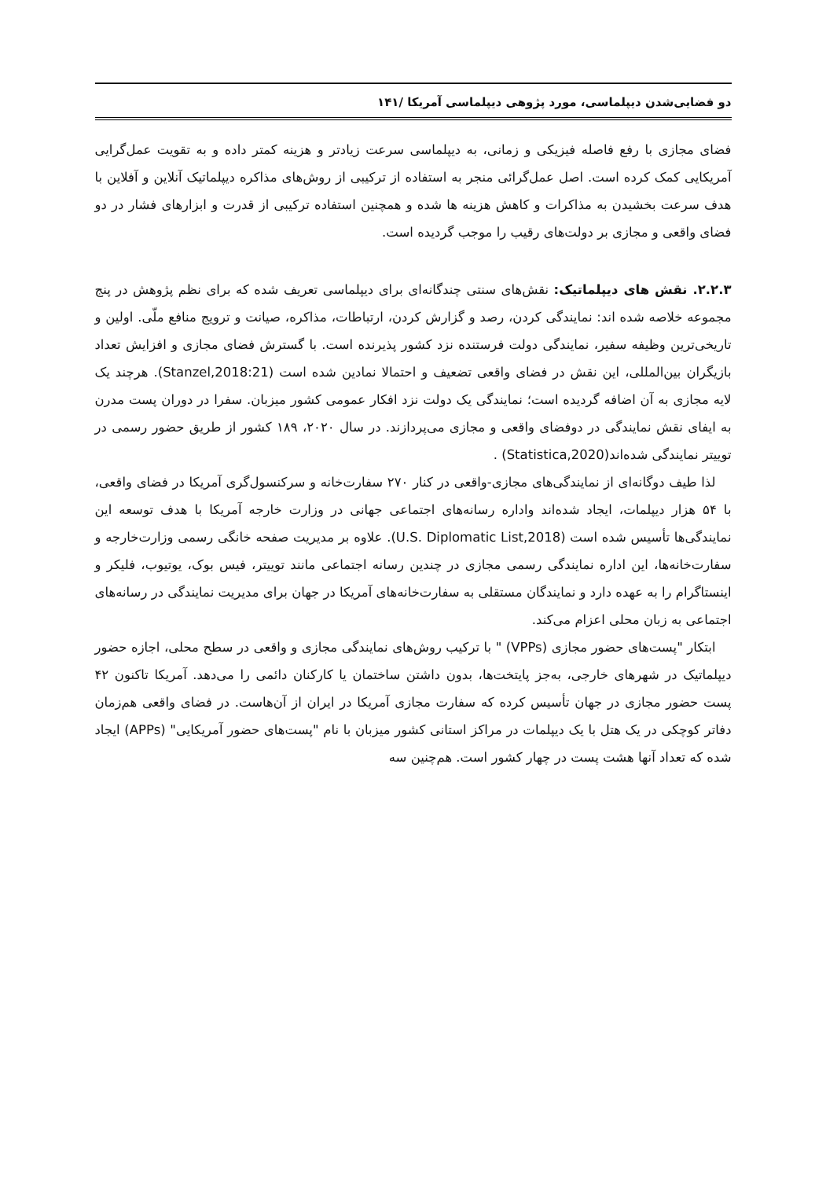دو فضایی‌شدن دیپلماسی، مورد پژوهی دیپلماسی آمریکا /۱۴۱
فضای مجازی با رفع فاصله فیزیکی و زمانی، به دیپلماسی سرعت زیادتر و هزینه کمتر داده و به تقویت عمل‌گرایی آمریکایی کمک کرده است. اصل عمل‌گرائی منجر به استفاده از ترکیبی از روش‌های مذاکره دیپلماتیک آنلاین و آفلاین با هدف سرعت بخشیدن به مذاکرات و کاهش هزینه ها شده و همچنین استفاده ترکیبی از قدرت و ابزارهای فشار در دو فضای واقعی و مجازی بر دولت‌های رقیب را موجب گردیده است.
۲.۲.۳. نقش های دیپلماتیک: نقش‌های سنتی چندگانه‌ای برای دیپلماسی تعریف شده که برای نظم پژوهش در پنج مجموعه خلاصه شده اند: نمایندگی کردن، رصد و گزارش کردن، ارتباطات، مذاکره، صیانت و ترویج منافع ملّی. اولین و تاریخی‌ترین وظیفه سفیر، نمایندگی دولت فرستنده نزد کشور پذیرنده است. با گسترش فضای مجازی و افزایش تعداد بازیگران بین‌المللی، این نقش در فضای واقعی تضعیف و احتمالا نمادین شده است (Stanzel,2018:21). هرچند یک لایه مجازی به آن اضافه گردیده است؛ نمایندگی یک دولت نزد افکار عمومی کشور میزبان. سفرا در دوران پست مدرن به ایفای نقش نمایندگی در دوفضای واقعی و مجازی می‌پردازند. در سال ۲۰۲۰، ۱۸۹ کشور از طریق حضور رسمی در توییتر نمایندگی شده‌اند(Statistica,2020) .
لذا طیف دوگانه‌ای از نمایندگی‌های مجازی-واقعی در کنار ۲۷۰ سفارت‌خانه و سرکنسول‌گری آمریکا در فضای واقعی، با ۵۴ هزار دیپلمات، ایجاد شده‌اند واداره رسانه‌های اجتماعی جهانی در وزارت خارجه آمریکا با هدف توسعه این نمایندگی‌ها تأسیس شده است (U.S. Diplomatic List,2018). علاوه بر مدیریت صفحه خانگی رسمی وزارت‌خارجه و سفارت‌خانه‌ها، این اداره نمایندگی رسمی مجازی در چندین رسانه اجتماعی مانند توییتر، فیس بوک، یوتیوب، فلیکر و اینستاگرام را به عهده دارد و نمایندگان مستقلی به سفارت‌خانه‌های آمریکا در جهان برای مدیریت نمایندگی در رسانه‌های اجتماعی به زبان محلی اعزام می‌کند.
ابتکار "پست‌های حضور مجازی (VPPs) " با ترکیب روش‌های نمایندگی مجازی و واقعی در سطح محلی، اجازه حضور دیپلماتیک در شهرهای خارجی، به‌جز پایتخت‌ها، بدون داشتن ساختمان یا کارکنان دائمی را می‌دهد. آمریکا تاکنون ۴۲ پست حضور مجازی در جهان تأسیس کرده که سفارت مجازی آمریکا در ایران از آن‌هاست. در فضای واقعی هم‌زمان دفاتر کوچکی در یک هتل با یک دیپلمات در مراکز استانی کشور میزبان با نام "پست‌های حضور آمریکایی" (APPs) ایجاد شده که تعداد آنها هشت پست در چهار کشور است. هم‌چنین سه